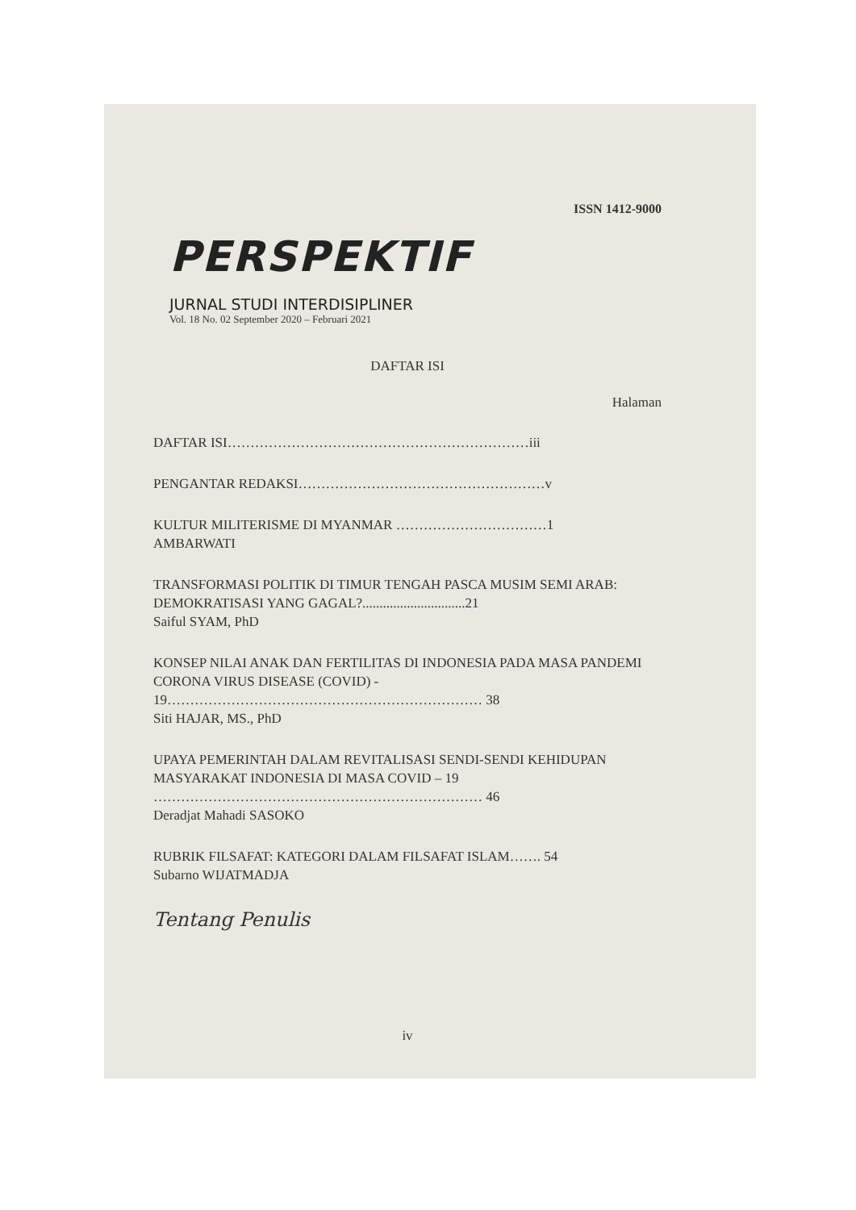ISSN 1412-9000
PERSPEKTIF
JURNAL STUDI INTERDISIPLINER
Vol. 18 No. 02 September 2020 – Februari 2021
DAFTAR ISI
Halaman
DAFTAR ISI…………………………………………………………iii
PENGANTAR REDAKSI………………………………………………v
KULTUR MILITERISME DI MYANMAR ……………………………1
AMBARWATI
TRANSFORMASI POLITIK DI TIMUR TENGAH PASCA MUSIM SEMI ARAB: DEMOKRATISASI YANG GAGAL?..............................21
Saiful SYAM, PhD
KONSEP NILAI ANAK DAN FERTILITAS DI INDONESIA PADA MASA PANDEMI CORONA VIRUS DISEASE (COVID) - 19…………………………………………………………… 38
Siti HAJAR, MS., PhD
UPAYA PEMERINTAH DALAM REVITALISASI SENDI-SENDI KEHIDUPAN MASYARAKAT INDONESIA DI MASA COVID – 19 ……………………………………………………………… 46
Deradjat Mahadi SASOKO
RUBRIK FILSAFAT: KATEGORI DALAM FILSAFAT ISLAM……. 54
Subarno WIJATMADJA
Tentang Penulis
iv